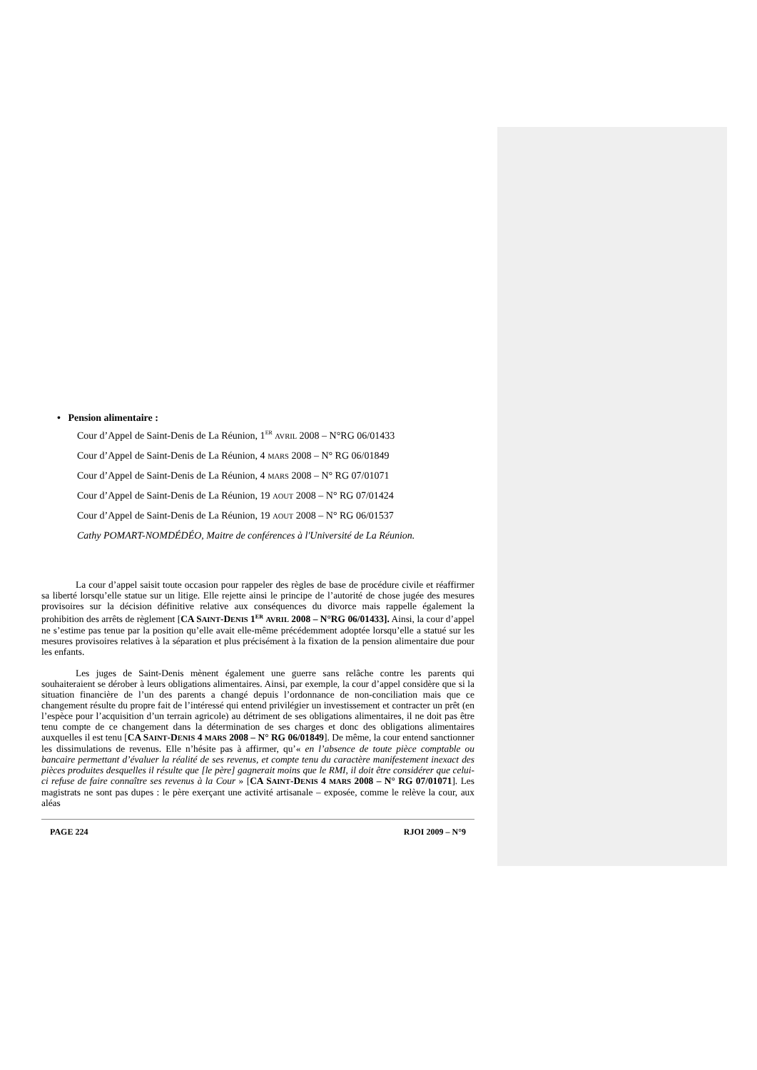• Pension alimentaire :
Cour d’Appel de Saint-Denis de La Réunion, 1<sup>ER</sup> AVRIL 2008 – N°RG 06/01433
Cour d’Appel de Saint-Denis de La Réunion, 4 MARS 2008 – N° RG 06/01849
Cour d’Appel de Saint-Denis de La Réunion, 4 MARS 2008 – N° RG 07/01071
Cour d’Appel de Saint-Denis de La Réunion, 19 AOUT 2008 – N° RG 07/01424
Cour d’Appel de Saint-Denis de La Réunion, 19 AOUT 2008 – N° RG 06/01537
Cathy POMART-NOMDÉDÉO, Maitre de conférences à l'Université de La Réunion.
La cour d’appel saisit toute occasion pour rappeler des règles de base de procédure civile et réaffirmer sa liberté lorsqu’elle statue sur un litige. Elle rejette ainsi le principe de l’autorité de chose jugée des mesures provisoires sur la décision définitive relative aux conséquences du divorce mais rappelle également la prohibition des arrêts de règlement [CA SAINT-DENIS 1<sup>ER</sup> AVRIL 2008 – N°RG 06/01433]. Ainsi, la cour d’appel ne s’estime pas tenue par la position qu’elle avait elle-même précédemment adoptée lorsqu’elle a statué sur les mesures provisoires relatives à la séparation et plus précisément à la fixation de la pension alimentaire due pour les enfants.
Les juges de Saint-Denis mènent également une guerre sans relâche contre les parents qui souhaiteraient se dérober à leurs obligations alimentaires. Ainsi, par exemple, la cour d’appel considère que si la situation financière de l’un des parents a changé depuis l’ordonnance de non-conciliation mais que ce changement résulte du propre fait de l’intéressé qui entend privilégier un investissement et contracter un prêt (en l’espèce pour l’acquisition d’un terrain agricole) au détriment de ses obligations alimentaires, il ne doit pas être tenu compte de ce changement dans la détermination de ses charges et donc des obligations alimentaires auxquelles il est tenu [CA SAINT-DENIS 4 MARS 2008 – N° RG 06/01849]. De même, la cour entend sanctionner les dissimulations de revenus. Elle n’hésite pas à affirmer, qu’« en l’absence de toute pièce comptable ou bancaire permettant d’évaluer la réalité de ses revenus, et compte tenu du caractère manifestement inexact des pièces produites desquelles il résulte que [le père] gagnerait moins que le RMI, il doit être considérer que celui-ci refuse de faire connaître ses revenus à la Cour » [CA SAINT-DENIS 4 MARS 2008 – N° RG 07/01071]. Les magistrats ne sont pas dupes : le père exerçant une activité artisanale – exposée, comme le relève la cour, aux aléas
PAGE 224 RJOI 2009 – N°9